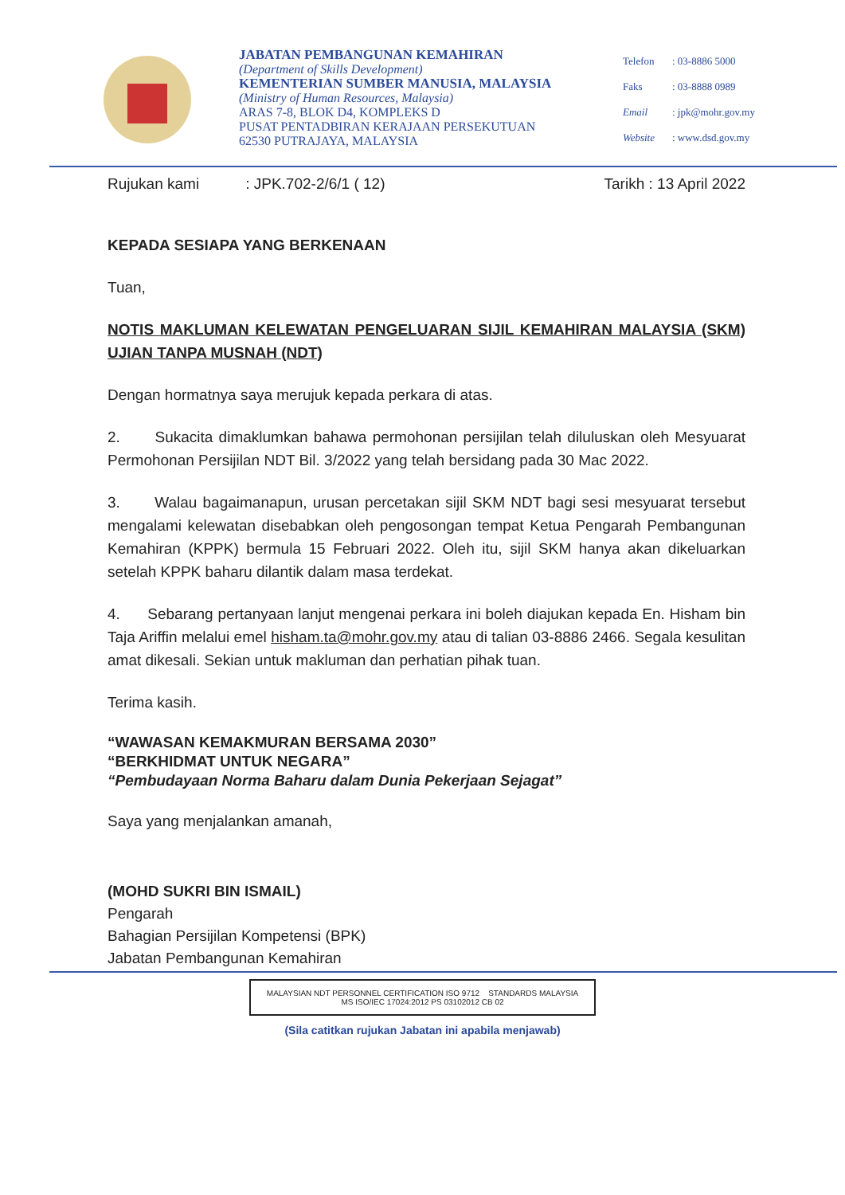JABATAN PEMBANGUNAN KEMAHIRAN
(Department of Skills Development)
KEMENTERIAN SUMBER MANUSIA, MALAYSIA
(Ministry of Human Resources, Malaysia)
ARAS 7-8, BLOK D4, KOMPLEKS D
PUSAT PENTADBIRAN KERAJAAN PERSEKUTUAN
62530 PUTRAJAYA, MALAYSIA
| Telefon | : 03-8886 5000 |
| Faks | : 03-8888 0989 |
| Email | : jpk@mohr.gov.my |
| Website | : www.dsd.gov.my |
Rujukan kami : JPK.702-2/6/1 ( 12) Tarikh : 13 April 2022
KEPADA SESIAPA YANG BERKENAAN
Tuan,
NOTIS MAKLUMAN KELEWATAN PENGELUARAN SIJIL KEMAHIRAN MALAYSIA (SKM) UJIAN TANPA MUSNAH (NDT)
Dengan hormatnya saya merujuk kepada perkara di atas.
2. Sukacita dimaklumkan bahawa permohonan persijilan telah diluluskan oleh Mesyuarat Permohonan Persijilan NDT Bil. 3/2022 yang telah bersidang pada 30 Mac 2022.
3. Walau bagaimanapun, urusan percetakan sijil SKM NDT bagi sesi mesyuarat tersebut mengalami kelewatan disebabkan oleh pengosongan tempat Ketua Pengarah Pembangunan Kemahiran (KPPK) bermula 15 Februari 2022. Oleh itu, sijil SKM hanya akan dikeluarkan setelah KPPK baharu dilantik dalam masa terdekat.
4. Sebarang pertanyaan lanjut mengenai perkara ini boleh diajukan kepada En. Hisham bin Taja Ariffin melalui emel hisham.ta@mohr.gov.my atau di talian 03-8886 2466. Segala kesulitan amat dikesali. Sekian untuk makluman dan perhatian pihak tuan.
Terima kasih.
“WAWASAN KEMAKMURAN BERSAMA 2030”
“BERKHIDMAT UNTUK NEGARA”
“Pembudayaan Norma Baharu dalam Dunia Pekerjaan Sejagat”
Saya yang menjalankan amanah,
(MOHD SUKRI BIN ISMAIL)
Pengarah
Bahagian Persijilan Kompetensi (BPK)
Jabatan Pembangunan Kemahiran
MALAYSIAN NDT PERSONNEL CERTIFICATION ISO 9712 STANDARDS MALAYSIA
MS ISO/IEC 17024:2012 PS 03102012 CB 02
(Sila catitkan rujukan Jabatan ini apabila menjawab)